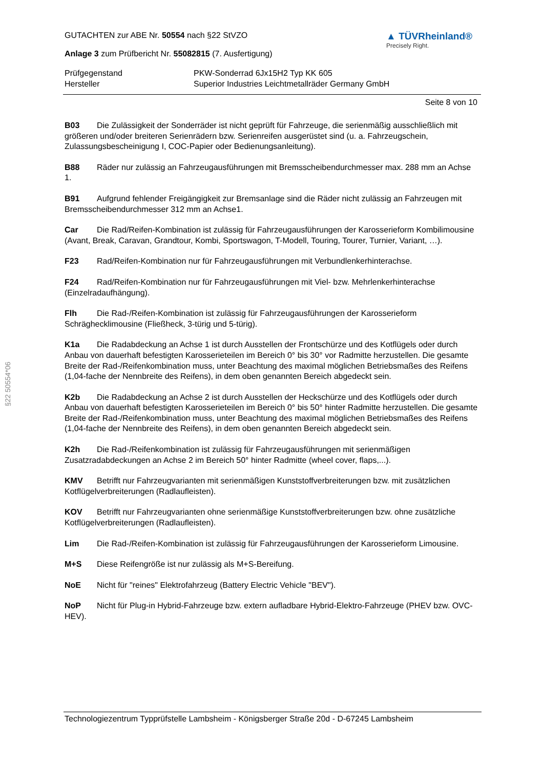§22 50554*06
GUTACHTEN zur ABE Nr. 50554 nach §22 StVZO
Anlage 3 zum Prüfbericht Nr. 55082815 (7. Ausfertigung)
▲ TÜVRheinland®
Precisely Right.
Prüfgegenstand PKW-Sonderrad 6Jx15H2 Typ KK 605
Hersteller Superior Industries Leichtmetallräder Germany GmbH
Seite 8 von 10
B03 Die Zulässigkeit der Sonderräder ist nicht geprüft für Fahrzeuge, die serienmäßig ausschließlich mit größeren und/oder breiteren Serienrädern bzw. Serienreifen ausgerüstet sind (u. a. Fahrzeugschein, Zulassungsbescheinigung I, COC-Papier oder Bedienungsanleitung).
B88 Räder nur zulässig an Fahrzeugausführungen mit Bremsscheibendurchmesser max. 288 mm an Achse 1.
B91 Aufgrund fehlender Freigängigkeit zur Bremsanlage sind die Räder nicht zulässig an Fahrzeugen mit Bremsscheibendurchmesser 312 mm an Achse1.
Car Die Rad/Reifen-Kombination ist zulässig für Fahrzeugausführungen der Karosserieform Kombilimousine (Avant, Break, Caravan, Grandtour, Kombi, Sportswagon, T-Modell, Touring, Tourer, Turnier, Variant, …).
F23 Rad/Reifen-Kombination nur für Fahrzeugausführungen mit Verbundlenkerhinterachse.
F24 Rad/Reifen-Kombination nur für Fahrzeugausführungen mit Viel- bzw. Mehrlenkerhinterachse (Einzelradaufhängung).
Flh Die Rad-/Reifen-Kombination ist zulässig für Fahrzeugausführungen der Karosserieform Schräghecklimousine (Fließheck, 3-türig und 5-türig).
K1a Die Radabdeckung an Achse 1 ist durch Ausstellen der Frontschürze und des Kotflügels oder durch Anbau von dauerhaft befestigten Karosserieteilen im Bereich 0° bis 30° vor Radmitte herzustellen. Die gesamte Breite der Rad-/Reifenkombination muss, unter Beachtung des maximal möglichen Betriebsmaßes des Reifens (1,04-fache der Nennbreite des Reifens), in dem oben genannten Bereich abgedeckt sein.
K2b Die Radabdeckung an Achse 2 ist durch Ausstellen der Heckschürze und des Kotflügels oder durch Anbau von dauerhaft befestigten Karosserieteilen im Bereich 0° bis 50° hinter Radmitte herzustellen. Die gesamte Breite der Rad-/Reifenkombination muss, unter Beachtung des maximal möglichen Betriebsmaßes des Reifens (1,04-fache der Nennbreite des Reifens), in dem oben genannten Bereich abgedeckt sein.
K2h Die Rad-/Reifenkombination ist zulässig für Fahrzeugausführungen mit serienmäßigen Zusatzradabdeckungen an Achse 2 im Bereich 50° hinter Radmitte (wheel cover, flaps,...).
KMV Betrifft nur Fahrzeugvarianten mit serienmäßigen Kunststoffverbreiterungen bzw. mit zusätzlichen Kotflügelverbreiterungen (Radlaufleisten).
KOV Betrifft nur Fahrzeugvarianten ohne serienmäßige Kunststoffverbreiterungen bzw. ohne zusätzliche Kotflügelverbreiterungen (Radlaufleisten).
Lim Die Rad-/Reifen-Kombination ist zulässig für Fahrzeugausführungen der Karosserieform Limousine.
M+S Diese Reifengröße ist nur zulässig als M+S-Bereifung.
NoE Nicht für "reines" Elektrofahrzeug (Battery Electric Vehicle "BEV").
NoP Nicht für Plug-in Hybrid-Fahrzeuge bzw. extern aufladbare Hybrid-Elektro-Fahrzeuge (PHEV bzw. OVC-HEV).
Technologiezentrum Typprüfstelle Lambsheim - Königsberger Straße 20d - D-67245 Lambsheim